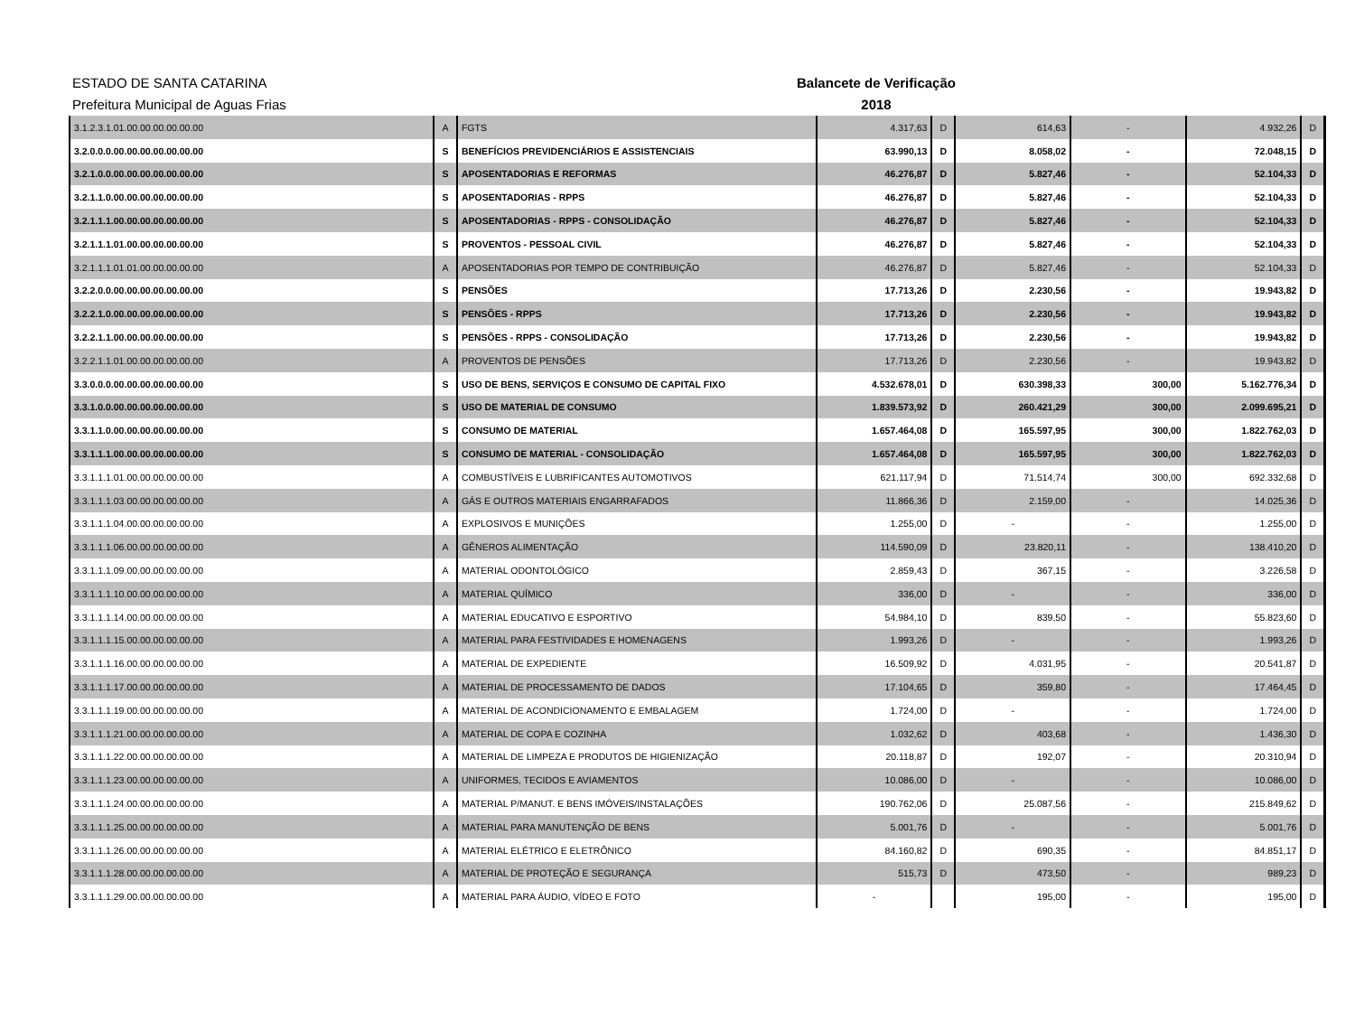ESTADO DE SANTA CATARINA
Prefeitura Municipal de Aguas Frias
Balancete de Verificação
2018
| 3.1.2.3.1.01.00.00.00.00.00.00 | A | FGTS | 4.317,63 | D | 614,63 | - | 4.932,26 | D |
| 3.2.0.0.0.00.00.00.00.00.00.00 | S | BENEFÍCIOS PREVIDENCIÁRIOS E ASSISTENCIAIS | 63.990,13 | D | 8.058,02 | - | 72.048,15 | D |
| 3.2.1.0.0.00.00.00.00.00.00.00 | S | APOSENTADORIAS E REFORMAS | 46.276,87 | D | 5.827,46 | - | 52.104,33 | D |
| 3.2.1.1.0.00.00.00.00.00.00.00 | S | APOSENTADORIAS - RPPS | 46.276,87 | D | 5.827,46 | - | 52.104,33 | D |
| 3.2.1.1.1.00.00.00.00.00.00.00 | S | APOSENTADORIAS - RPPS - CONSOLIDAÇÃO | 46.276,87 | D | 5.827,46 | - | 52.104,33 | D |
| 3.2.1.1.1.01.00.00.00.00.00.00 | S | PROVENTOS - PESSOAL CIVIL | 46.276,87 | D | 5.827,46 | - | 52.104,33 | D |
| 3.2.1.1.1.01.01.00.00.00.00.00 | A | APOSENTADORIAS POR TEMPO DE CONTRIBUIÇÃO | 46.276,87 | D | 5.827,46 | - | 52.104,33 | D |
| 3.2.2.0.0.00.00.00.00.00.00.00 | S | PENSÕES | 17.713,26 | D | 2.230,56 | - | 19.943,82 | D |
| 3.2.2.1.0.00.00.00.00.00.00.00 | S | PENSÕES - RPPS | 17.713,26 | D | 2.230,56 | - | 19.943,82 | D |
| 3.2.2.1.1.00.00.00.00.00.00.00 | S | PENSÕES - RPPS - CONSOLIDAÇÃO | 17.713,26 | D | 2.230,56 | - | 19.943,82 | D |
| 3.2.2.1.1.01.00.00.00.00.00.00 | A | PROVENTOS DE PENSÕES | 17.713,26 | D | 2.230,56 | - | 19.943,82 | D |
| 3.3.0.0.0.00.00.00.00.00.00.00 | S | USO DE BENS, SERVIÇOS E CONSUMO DE CAPITAL FIXO | 4.532.678,01 | D | 630.398,33 | 300,00 | 5.162.776,34 | D |
| 3.3.1.0.0.00.00.00.00.00.00.00 | S | USO DE MATERIAL DE CONSUMO | 1.839.573,92 | D | 260.421,29 | 300,00 | 2.099.695,21 | D |
| 3.3.1.1.0.00.00.00.00.00.00.00 | S | CONSUMO DE MATERIAL | 1.657.464,08 | D | 165.597,95 | 300,00 | 1.822.762,03 | D |
| 3.3.1.1.1.00.00.00.00.00.00.00 | S | CONSUMO DE MATERIAL - CONSOLIDAÇÃO | 1.657.464,08 | D | 165.597,95 | 300,00 | 1.822.762,03 | D |
| 3.3.1.1.1.01.00.00.00.00.00.00 | A | COMBUSTÍVEIS E LUBRIFICANTES AUTOMOTIVOS | 621.117,94 | D | 71.514,74 | 300,00 | 692.332,68 | D |
| 3.3.1.1.1.03.00.00.00.00.00.00 | A | GÁS E OUTROS MATERIAIS ENGARRAFADOS | 11.866,36 | D | 2.159,00 | - | 14.025,36 | D |
| 3.3.1.1.1.04.00.00.00.00.00.00 | A | EXPLOSIVOS E MUNIÇÕES | 1.255,00 | D | - | - | 1.255,00 | D |
| 3.3.1.1.1.06.00.00.00.00.00.00 | A | GÊNEROS ALIMENTAÇÃO | 114.590,09 | D | 23.820,11 | - | 138.410,20 | D |
| 3.3.1.1.1.09.00.00.00.00.00.00 | A | MATERIAL ODONTOLÓGICO | 2.859,43 | D | 367,15 | - | 3.226,58 | D |
| 3.3.1.1.1.10.00.00.00.00.00.00 | A | MATERIAL QUÍMICO | 336,00 | D | - | - | 336,00 | D |
| 3.3.1.1.1.14.00.00.00.00.00.00 | A | MATERIAL EDUCATIVO E ESPORTIVO | 54.984,10 | D | 839,50 | - | 55.823,60 | D |
| 3.3.1.1.1.15.00.00.00.00.00.00 | A | MATERIAL PARA FESTIVIDADES E HOMENAGENS | 1.993,26 | D | - | - | 1.993,26 | D |
| 3.3.1.1.1.16.00.00.00.00.00.00 | A | MATERIAL DE EXPEDIENTE | 16.509,92 | D | 4.031,95 | - | 20.541,87 | D |
| 3.3.1.1.1.17.00.00.00.00.00.00 | A | MATERIAL DE PROCESSAMENTO DE DADOS | 17.104,65 | D | 359,80 | - | 17.464,45 | D |
| 3.3.1.1.1.19.00.00.00.00.00.00 | A | MATERIAL DE ACONDICIONAMENTO E EMBALAGEM | 1.724,00 | D | - | - | 1.724,00 | D |
| 3.3.1.1.1.21.00.00.00.00.00.00 | A | MATERIAL DE COPA E COZINHA | 1.032,62 | D | 403,68 | - | 1.436,30 | D |
| 3.3.1.1.1.22.00.00.00.00.00.00 | A | MATERIAL DE LIMPEZA E PRODUTOS DE HIGIENIZAÇÃO | 20.118,87 | D | 192,07 | - | 20.310,94 | D |
| 3.3.1.1.1.23.00.00.00.00.00.00 | A | UNIFORMES, TECIDOS E AVIAMENTOS | 10.086,00 | D | - | - | 10.086,00 | D |
| 3.3.1.1.1.24.00.00.00.00.00.00 | A | MATERIAL P/MANUT. E BENS IMÓVEIS/INSTALAÇÕES | 190.762,06 | D | 25.087,56 | - | 215.849,62 | D |
| 3.3.1.1.1.25.00.00.00.00.00.00 | A | MATERIAL PARA MANUTENÇÃO DE BENS | 5.001,76 | D | - | - | 5.001,76 | D |
| 3.3.1.1.1.26.00.00.00.00.00.00 | A | MATERIAL ELÉTRICO E ELETRÔNICO | 84.160,82 | D | 690,35 | - | 84.851,17 | D |
| 3.3.1.1.1.28.00.00.00.00.00.00 | A | MATERIAL DE PROTEÇÃO E SEGURANÇA | 515,73 | D | 473,50 | - | 989,23 | D |
| 3.3.1.1.1.29.00.00.00.00.00.00 | A | MATERIAL PARA ÁUDIO, VÍDEO E FOTO | - | | 195,00 | - | 195,00 | D |